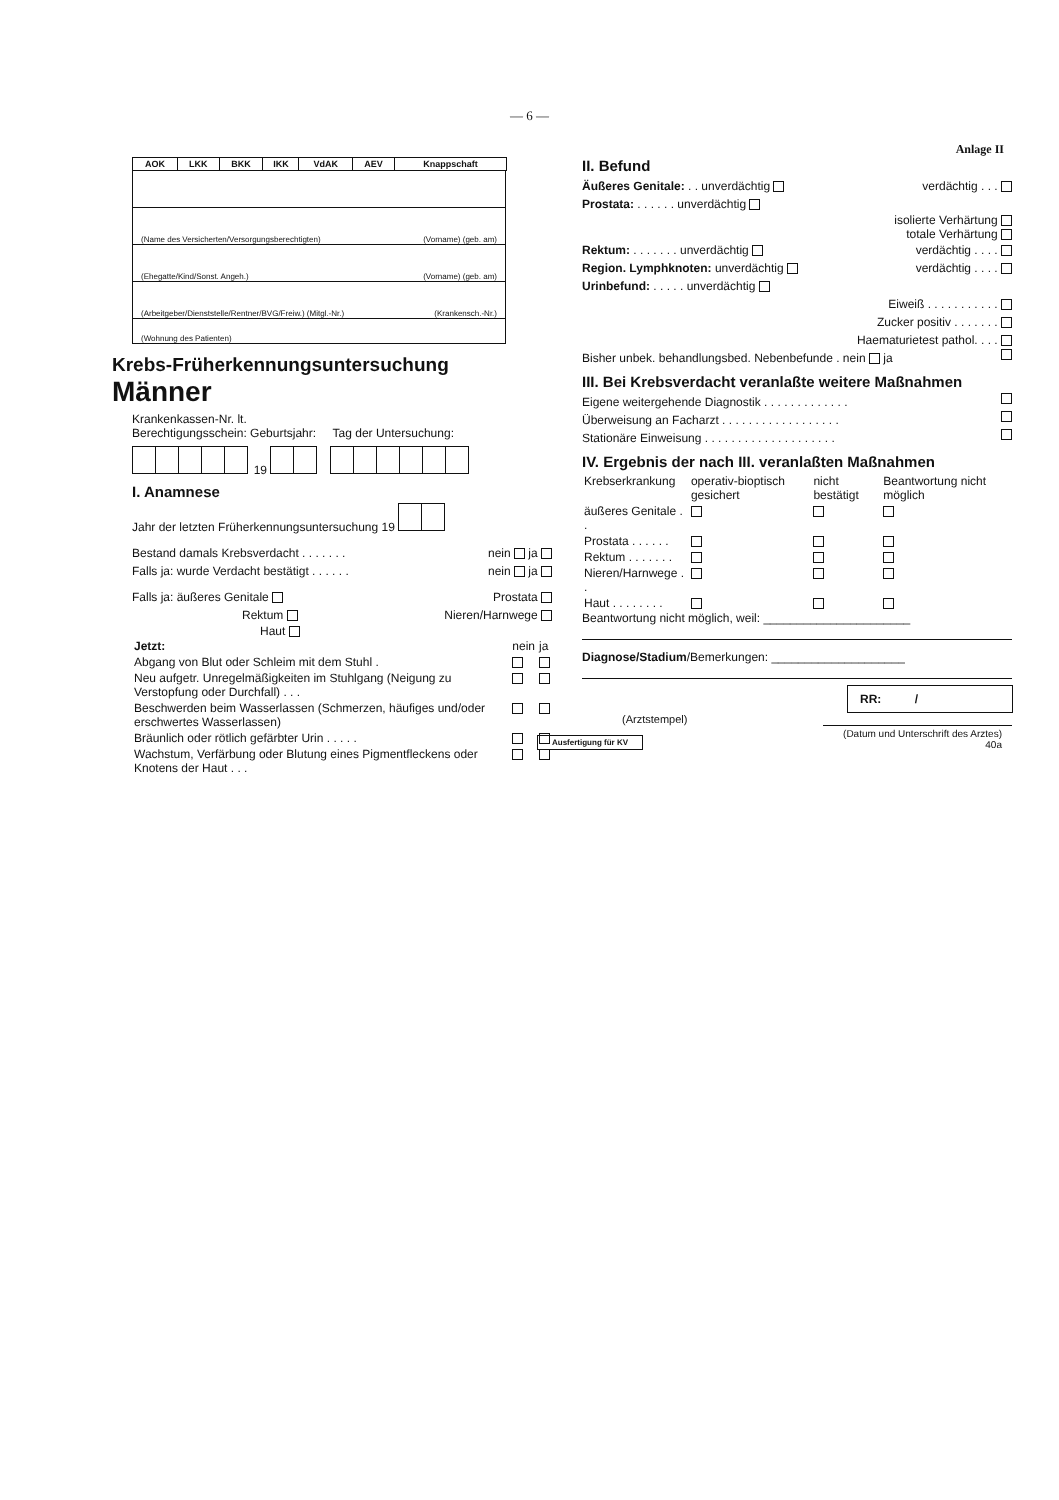— 6 —
Anlage II
| AOK | LKK | BKK | IKK | VdAK | AEV | Knappschaft |
(Name des Versicherten/Versorgungsberechtigten) (Vorname) (geb. am)
(Ehegatte/Kind/Sonst. Angeh.) (Vorname) (geb. am)
(Arbeitgeber/Dienststelle/Rentner/BVG/Freiw.) (Mitgl.-Nr.) (Krankensch.-Nr.)
(Wohnung des Patienten)
Krebs-Früherkennungsuntersuchung Männer
Krankenkassen-Nr. lt.
Berechtigungsschein: Geburtsjahr: Tag der Untersuchung:
19
I. Anamnese
Jahr der letzten Früherkennungsuntersuchung 19
Bestand damals Krebsverdacht . . . . . . . nein ja
Falls ja: wurde Verdacht bestätigt . . . . . . nein ja
Falls ja: äußeres Genitale Prostata
Rektum Nieren/Harnwege
Haut
| Jetzt: | nein | ja |
| Abgang von Blut oder Schleim mit dem Stuhl . | | |
| Neu aufgetr. Unregelmäßigkeiten im Stuhlgang (Neigung zu Verstopfung oder Durchfall) . . . | | |
| Beschwerden beim Wasserlassen (Schmerzen, häufiges und/oder erschwertes Wasserlassen) | | |
| Bräunlich oder rötlich gefärbter Urin . . . . . | | |
| Wachstum, Verfärbung oder Blutung eines Pigmentfleckens oder Knotens der Haut . . . | | |
II. Befund
Äußeres Genitale: . . unverdächtig verdächtig . . .
Prostata: . . . . . . unverdächtig
isolierte Verhärtung
totale Verhärtung
Rektum: . . . . . . . unverdächtig verdächtig . . . .
Region. Lymphknoten: unverdächtig verdächtig . . . .
Urinbefund: . . . . . unverdächtig
Eiweiß . . . . . . . . . . .
Zucker positiv . . . . . . .
Haematurietest pathol. . . .
Bisher unbek. behandlungsbed. Nebenbefunde . nein ja
III. Bei Krebsverdacht veranlaßte weitere Maßnahmen
Eigene weitergehende Diagnostik . . . . . . . . . . . . .
Überweisung an Facharzt . . . . . . . . . . . . . . . . . .
Stationäre Einweisung . . . . . . . . . . . . . . . . . . . .
IV. Ergebnis der nach III. veranlaßten Maßnahmen
| Krebserkrankung | operativ-bioptisch gesichert | nicht bestätigt | Beantwortung nicht möglich |
| äußeres Genitale . . | | | |
| Prostata . . . . . . | | | |
| Rektum . . . . . . . | | | |
| Nieren/Harnwege . . | | | |
| Haut . . . . . . . . | | | |
Beantwortung nicht möglich, weil: ______________________
Diagnose/Stadium/Bemerkungen: ____________________
RR: /
(Arztstempel)
Ausfertigung für KV (Datum und Unterschrift des Arztes)
40a